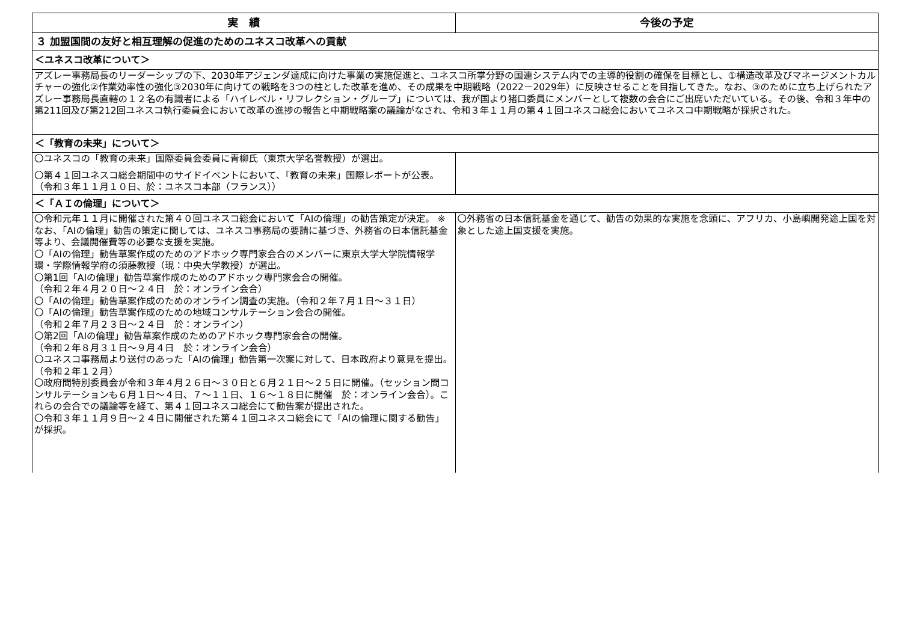| 実 績 | 今後の予定 |
| --- | --- |
| ３ 加盟国間の友好と相互理解の促進のためのユネスコ改革への貢献 | |
| ＜ユネスコ改革について＞ | |
| アズレー事務局長のリーダーシップの下、2030年アジェンダ達成に向けた事業の実施促進と、ユネスコ所掌分野の国連システム内での主導的役割の確保を目標とし、①構造改革及びマネージメントカルチャーの強化②作業効率性の強化③2030年に向けての戦略を3つの柱とした改革を進め、その成果を中期戦略（2022－2029年）に反映させることを目指してきた。なお、③のために立ち上げられたアズレー事務局長直轄の１２名の有識者による「ハイレベル・リフレクション・グループ」については、我が国より猪口委員にメンバーとして複数の会合にご出席いただいている。その後、令和３年中の第211回及び第212回ユネスコ執行委員会において改革の進捗の報告と中期戦略案の議論がなされ、令和３年１１月の第４１回ユネスコ総会においてユネスコ中期戦略が採択された。 | |
| ＜「教育の未来」について＞ | |
| 〇ユネスコの「教育の未来」国際委員会委員に青柳氏（東京大学名誉教授）が選出。 〇第４１回ユネスコ総会期間中のサイドイベントにおいて、「教育の未来」国際レポートが公表。 （令和３年１１月１０日、於：ユネスコ本部（フランス）） | |
| ＜「ＡＩの倫理」について＞ | |
| 〇令和元年１１月に開催された第４０回ユネスコ総会において「AIの倫理」の勧告策定が決定。 ※なお、「AIの倫理」勧告の策定に関しては、ユネスコ事務局の要請に基づき、外務省の日本信託基金等より、会議開催費等の必要な支援を実施。 〇「AIの倫理」勧告草案作成のためのアドホック専門家会合のメンバーに東京大学大学院情報学環・学際情報学府の須藤教授（現：中央大学教授）が選出。 〇第1回「AIの倫理」勧告草案作成のためのアドホック専門家会合の開催。 （令和２年４月２０日～２４日 於：オンライン会合） 〇「AIの倫理」勧告草案作成のためのオンライン調査の実施。（令和２年７月１日～３１日） 〇「AIの倫理」勧告草案作成のための地域コンサルテーション会合の開催。 （令和２年７月２３日～２４日 於：オンライン） 〇第2回「AIの倫理」勧告草案作成のためのアドホック専門家会合の開催。 （令和２年８月３１日～９月４日 於：オンライン会合） 〇ユネスコ事務局より送付のあった「AIの倫理」勧告第一次案に対して、日本政府より意見を提出。（令和２年１２月） 〇政府間特別委員会が令和３年４月２６日～３０日と６月２１日～２５日に開催。（セッション間コンサルテーションも６月１日～４日、７～１１日、１６～１８日に開催 於：オンライン会合）。これらの会合での議論等を経て、第４１回ユネスコ総会にて勧告案が提出された。 〇令和３年１１月９日～２４日に開催された第４１回ユネスコ総会にて「AIの倫理に関する勧告」が採択。 | 〇外務省の日本信託基金を通じて、勧告の効果的な実施を念頭に、アフリカ、小島嶼開発途上国を対象とした途上国支援を実施。 |